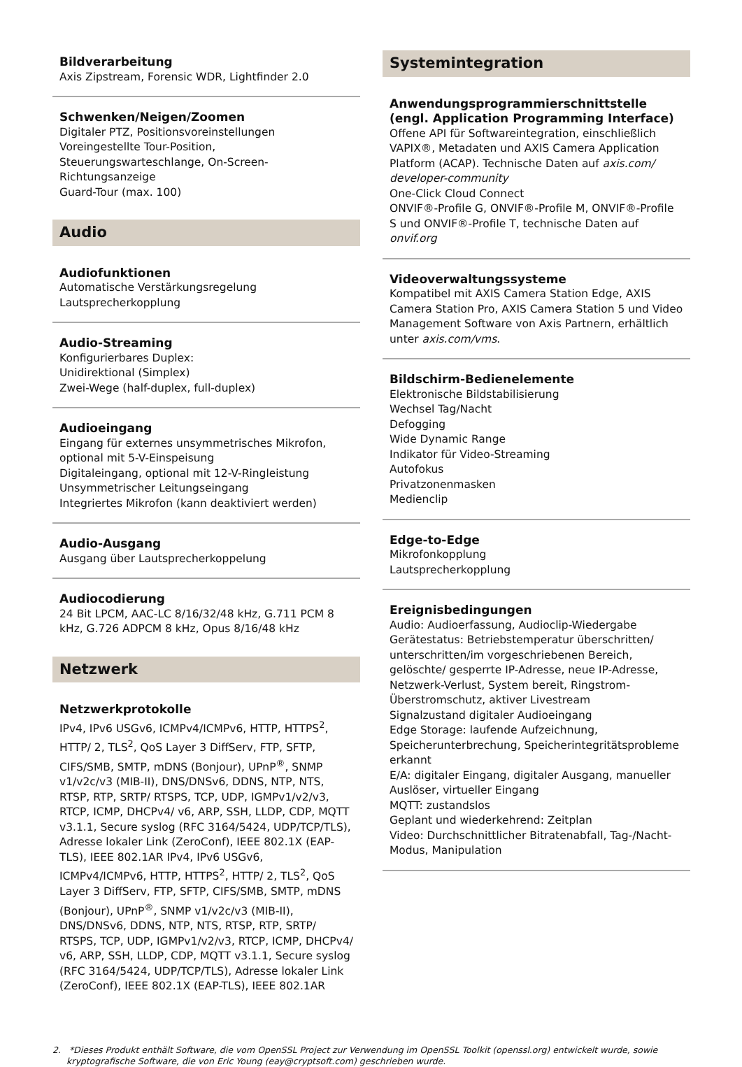Bildverarbeitung
Axis Zipstream, Forensic WDR, Lightfinder 2.0
Schwenken/Neigen/Zoomen
Digitaler PTZ, Positionsvoreinstellungen
Voreingestellte Tour-Position,
Steuerungswarteschlange, On-Screen-Richtungsanzeige
Guard-Tour (max. 100)
Audio
Audiofunktionen
Automatische Verstärkungsregelung
Lautsprecherkopplung
Audio-Streaming
Konfigurierbares Duplex:
Unidirektional (Simplex)
Zwei-Wege (half-duplex, full-duplex)
Audioeingang
Eingang für externes unsymmetrisches Mikrofon, optional mit 5-V-Einspeisung
Digitaleingang, optional mit 12-V-Ringleistung
Unsymmetrischer Leitungseingang
Integriertes Mikrofon (kann deaktiviert werden)
Audio-Ausgang
Ausgang über Lautsprecherkoppelung
Audiocodierung
24 Bit LPCM, AAC-LC 8/16/32/48 kHz, G.711 PCM 8 kHz, G.726 ADPCM 8 kHz, Opus 8/16/48 kHz
Netzwerk
Netzwerkprotokolle
IPv4, IPv6 USGv6, ICMPv4/ICMPv6, HTTP, HTTPS<sup>2</sup>, HTTP/ 2, TLS<sup>2</sup>, QoS Layer 3 DiffServ, FTP, SFTP, CIFS/SMB, SMTP, mDNS (Bonjour), UPnP<sup>®</sup>, SNMP v1/v2c/v3 (MIB-II), DNS/DNSv6, DDNS, NTP, NTS, RTSP, RTP, SRTP/ RTSPS, TCP, UDP, IGMPv1/v2/v3, RTCP, ICMP, DHCPv4/ v6, ARP, SSH, LLDP, CDP, MQTT v3.1.1, Secure syslog (RFC 3164/5424, UDP/TCP/TLS), Adresse lokaler Link (ZeroConf), IEEE 802.1X (EAP-TLS), IEEE 802.1AR IPv4, IPv6 USGv6, ICMPv4/ICMPv6, HTTP, HTTPS<sup>2</sup>, HTTP/ 2, TLS<sup>2</sup>, QoS Layer 3 DiffServ, FTP, SFTP, CIFS/SMB, SMTP, mDNS (Bonjour), UPnP<sup>®</sup>, SNMP v1/v2c/v3 (MIB-II), DNS/DNSv6, DDNS, NTP, NTS, RTSP, RTP, SRTP/ RTSPS, TCP, UDP, IGMPv1/v2/v3, RTCP, ICMP, DHCPv4/ v6, ARP, SSH, LLDP, CDP, MQTT v3.1.1, Secure syslog (RFC 3164/5424, UDP/TCP/TLS), Adresse lokaler Link (ZeroConf), IEEE 802.1X (EAP-TLS), IEEE 802.1AR
Systemintegration
Anwendungsprogrammierschnittstelle (engl. Application Programming Interface)
Offene API für Softwareintegration, einschließlich VAPIX®, Metadaten und AXIS Camera Application Platform (ACAP). Technische Daten auf axis.com/ developer-community
One-Click Cloud Connect
ONVIF®-Profile G, ONVIF®-Profile M, ONVIF®-Profile S und ONVIF®-Profile T, technische Daten auf onvif.org
Videoverwaltungssysteme
Kompatibel mit AXIS Camera Station Edge, AXIS Camera Station Pro, AXIS Camera Station 5 und Video Management Software von Axis Partnern, erhältlich unter axis.com/vms.
Bildschirm-Bedienelemente
Elektronische Bildstabilisierung
Wechsel Tag/Nacht
Defogging
Wide Dynamic Range
Indikator für Video-Streaming
Autofokus
Privatzonenmasken
Medienclip
Edge-to-Edge
Mikrofonkopplung
Lautsprecherkopplung
Ereignisbedingungen
Audio: Audioerfassung, Audioclip-Wiedergabe
Gerätestatus: Betriebstemperatur überschritten/ unterschritten/im vorgeschriebenen Bereich, gelöschte/ gesperrte IP-Adresse, neue IP-Adresse, Netzwerk-Verlust, System bereit, Ringstrom-Überstromschutz, aktiver Livestream
Signalzustand digitaler Audioeingang
Edge Storage: laufende Aufzeichnung, Speicherunterbrechung, Speicherintegritätsprobleme erkannt
E/A: digitaler Eingang, digitaler Ausgang, manueller Auslöser, virtueller Eingang
MQTT: zustandslos
Geplant und wiederkehrend: Zeitplan
Video: Durchschnittlicher Bitratenabfall, Tag-/Nacht-Modus, Manipulation
2. *Dieses Produkt enthält Software, die vom OpenSSL Project zur Verwendung im OpenSSL Toolkit (openssl.org) entwickelt wurde, sowie kryptografische Software, die von Eric Young (eay@cryptsoft.com) geschrieben wurde.